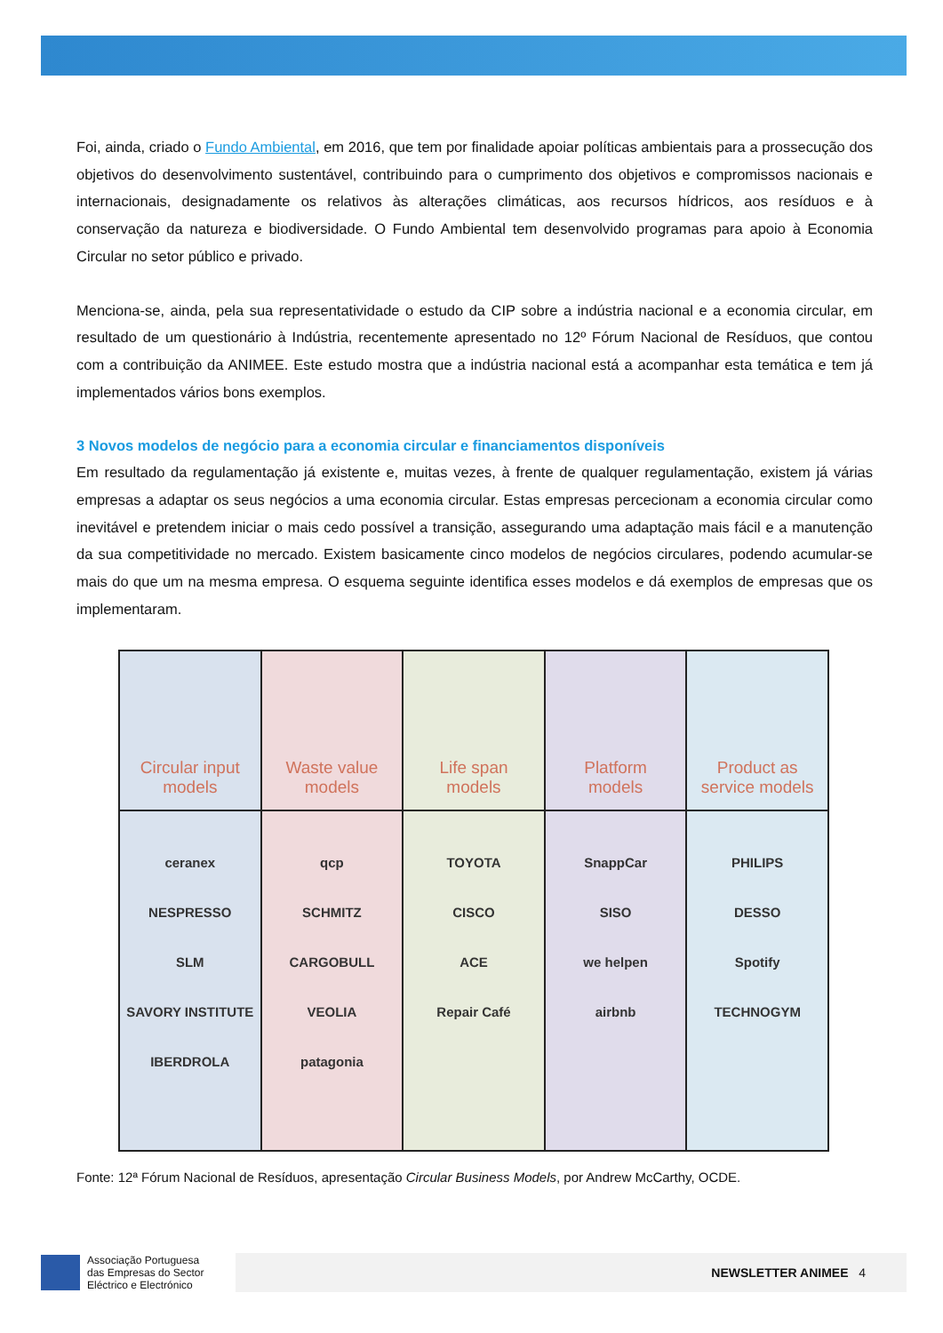Foi, ainda, criado o Fundo Ambiental, em 2016, que tem por finalidade apoiar políticas ambientais para a prossecução dos objetivos do desenvolvimento sustentável, contribuindo para o cumprimento dos objetivos e compromissos nacionais e internacionais, designadamente os relativos às alterações climáticas, aos recursos hídricos, aos resíduos e à conservação da natureza e biodiversidade. O Fundo Ambiental tem desenvolvido programas para apoio à Economia Circular no setor público e privado.
Menciona-se, ainda, pela sua representatividade o estudo da CIP sobre a indústria nacional e a economia circular, em resultado de um questionário à Indústria, recentemente apresentado no 12º Fórum Nacional de Resíduos, que contou com a contribuição da ANIMEE. Este estudo mostra que a indústria nacional está a acompanhar esta temática e tem já implementados vários bons exemplos.
3 Novos modelos de negócio para a economia circular e financiamentos disponíveis
Em resultado da regulamentação já existente e, muitas vezes, à frente de qualquer regulamentação, existem já várias empresas a adaptar os seus negócios a uma economia circular. Estas empresas percecionam a economia circular como inevitável e pretendem iniciar o mais cedo possível a transição, assegurando uma adaptação mais fácil e a manutenção da sua competitividade no mercado. Existem basicamente cinco modelos de negócios circulares, podendo acumular-se mais do que um na mesma empresa. O esquema seguinte identifica esses modelos e dá exemplos de empresas que os implementaram.
| Circular input models | Waste value models | Life span models | Platform models | Product as service models |
| ceranex NESPRESSO SLM SAVORY INSTITUTE IBERDROLA | qcp SCHMITZ CARGOBULL VEOLIA patagonia | TOYOTA CISCO ACE Repair Café | SnappCar SISO we helpen airbnb | PHILIPS DESSO Spotify TECHNOGYM |
Fonte: 12ª Fórum Nacional de Resíduos, apresentação Circular Business Models, por Andrew McCarthy, OCDE.
Associação Portuguesa
das Empresas do Sector
Eléctrico e Electrónico
NEWSLETTER ANIMEE 4